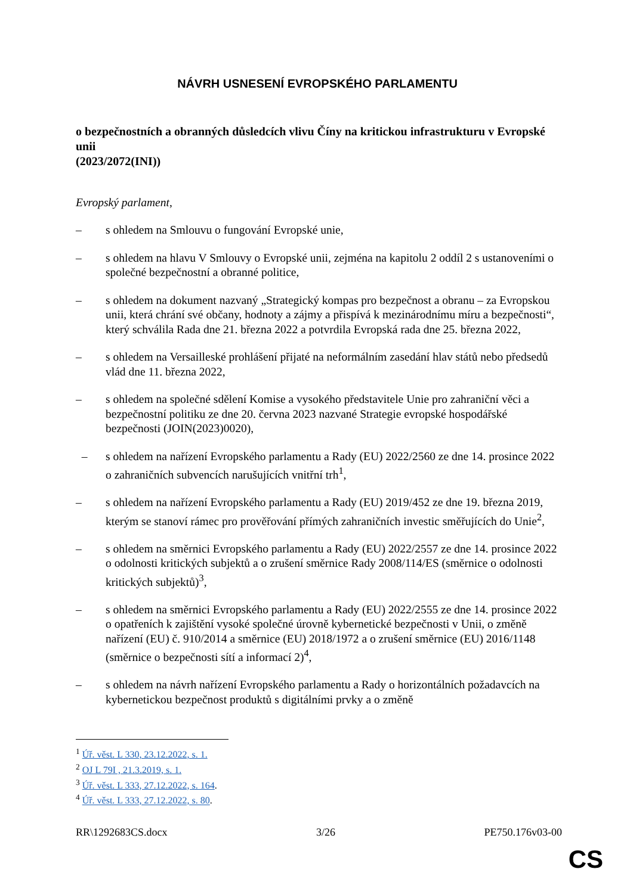NÁVRH USNESENÍ EVROPSKÉHO PARLAMENTU
o bezpečnostních a obranných důsledcích vlivu Číny na kritickou infrastrukturu v Evropské unii
(2023/2072(INI))
Evropský parlament,
– s ohledem na Smlouvu o fungování Evropské unie,
– s ohledem na hlavu V Smlouvy o Evropské unii, zejména na kapitolu 2 oddíl 2 s ustanoveními o společné bezpečnostní a obranné politice,
– s ohledem na dokument nazvaný „Strategický kompas pro bezpečnost a obranu – za Evropskou unii, která chrání své občany, hodnoty a zájmy a přispívá k mezinárodnímu míru a bezpečnosti“, který schválila Rada dne 21. března 2022 a potvrdila Evropská rada dne 25. března 2022,
– s ohledem na Versailleské prohlášení přijaté na neformálním zasedání hlav států nebo předsedů vlád dne 11. března 2022,
– s ohledem na společné sdělení Komise a vysokého představitele Unie pro zahraniční věci a bezpečnostní politiku ze dne 20. června 2023 nazvané Strategie evropské hospodářské bezpečnosti (JOIN(2023)0020),
– s ohledem na nařízení Evropského parlamentu a Rady (EU) 2022/2560 ze dne 14. prosince 2022 o zahraničních subvencích narušujících vnitřní trh<sup>1</sup>,
– s ohledem na nařízení Evropského parlamentu a Rady (EU) 2019/452 ze dne 19. března 2019, kterým se stanoví rámec pro prověřování přímých zahraničních investic směřujících do Unie<sup>2</sup>,
– s ohledem na směrnici Evropského parlamentu a Rady (EU) 2022/2557 ze dne 14. prosince 2022 o odolnosti kritických subjektů a o zrušení směrnice Rady 2008/114/ES (směrnice o odolnosti kritických subjektů)<sup>3</sup>,
– s ohledem na směrnici Evropského parlamentu a Rady (EU) 2022/2555 ze dne 14. prosince 2022 o opatřeních k zajištění vysoké společné úrovně kybernetické bezpečnosti v Unii, o změně nařízení (EU) č. 910/2014 a směrnice (EU) 2018/1972 a o zrušení směrnice (EU) 2016/1148 (směrnice o bezpečnosti sítí a informací 2)<sup>4</sup>,
– s ohledem na návrh nařízení Evropského parlamentu a Rady o horizontálních požadavcích na kybernetickou bezpečnost produktů s digitálními prvky a o změně
<sup>1</sup> Úř. věst. L 330, 23.12.2022, s. 1.
<sup>2</sup> OJ L 79I , 21.3.2019, s. 1.
<sup>3</sup> Úř. věst. L 333, 27.12.2022, s. 164.
<sup>4</sup> Úř. věst. L 333, 27.12.2022, s. 80.
RR\1292683CS.docx 3/26 PE750.176v03-00
CS